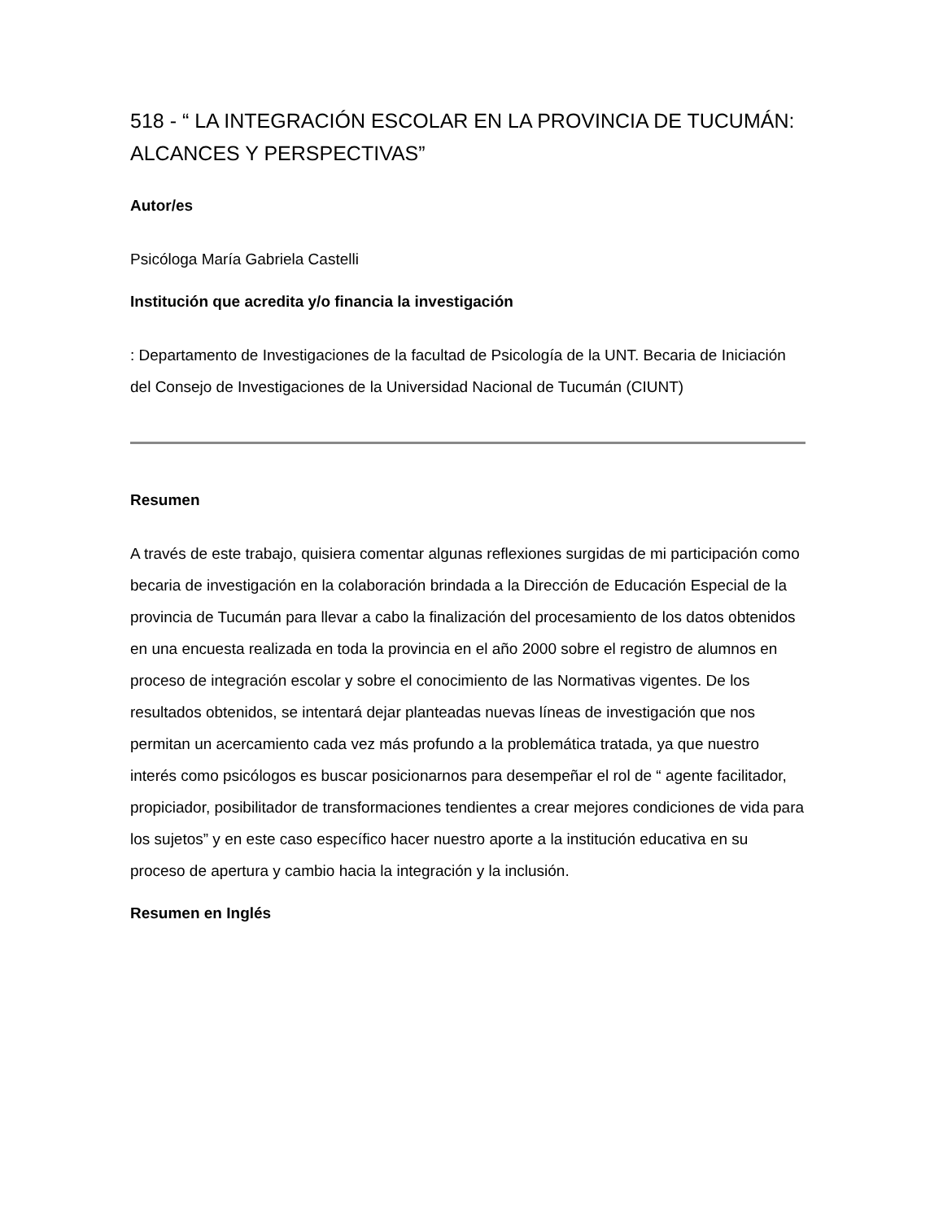518 - “ LA INTEGRACIÓN ESCOLAR EN LA PROVINCIA DE TUCUMÁN: ALCANCES Y PERSPECTIVAS”
Autor/es
Psicóloga María Gabriela Castelli
Institución que acredita y/o financia la investigación
: Departamento de Investigaciones de la facultad de Psicología de la UNT. Becaria de Iniciación del Consejo de Investigaciones de la Universidad Nacional de Tucumán (CIUNT)
Resumen
A través de este trabajo, quisiera comentar algunas reflexiones surgidas de mi participación como becaria de investigación en la colaboración brindada a la Dirección de Educación Especial de la provincia de Tucumán para llevar a cabo la finalización del procesamiento de los datos obtenidos en una encuesta realizada en toda la provincia en el año 2000 sobre el registro de alumnos en proceso de integración escolar y sobre el conocimiento de las Normativas vigentes. De los resultados obtenidos, se intentará dejar planteadas nuevas líneas de investigación que nos permitan un acercamiento cada vez más profundo a la problemática tratada, ya que nuestro interés como psicólogos es buscar posicionarnos para desempeñar el rol de “ agente facilitador, propiciador, posibilitador de transformaciones tendientes a crear mejores condiciones de vida para los sujetos” y en este caso específico hacer nuestro aporte a la institución educativa en su proceso de apertura y cambio hacia la integración y la inclusión.
Resumen en Inglés